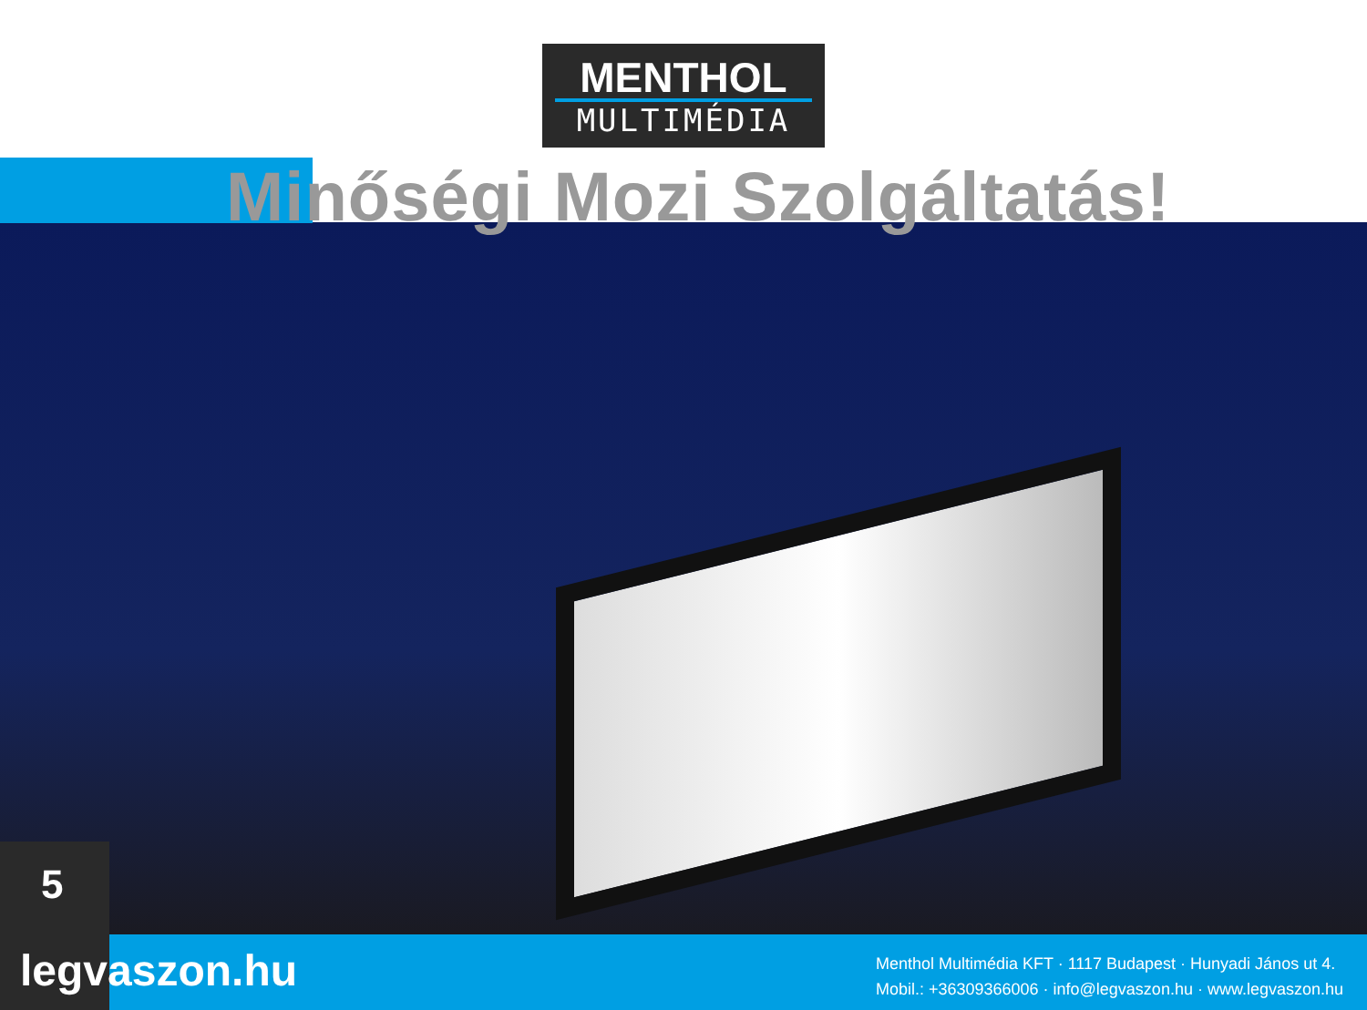MENTHOL
MULTIMÉDIA
Minőségi Mozi Szolgáltatás!
5
legvaszon.hu
Menthol Multimédia KFT · 1117 Budapest · Hunyadi János ut 4.
Mobil.: +36309366006 · info@legvaszon.hu · www.legvaszon.hu